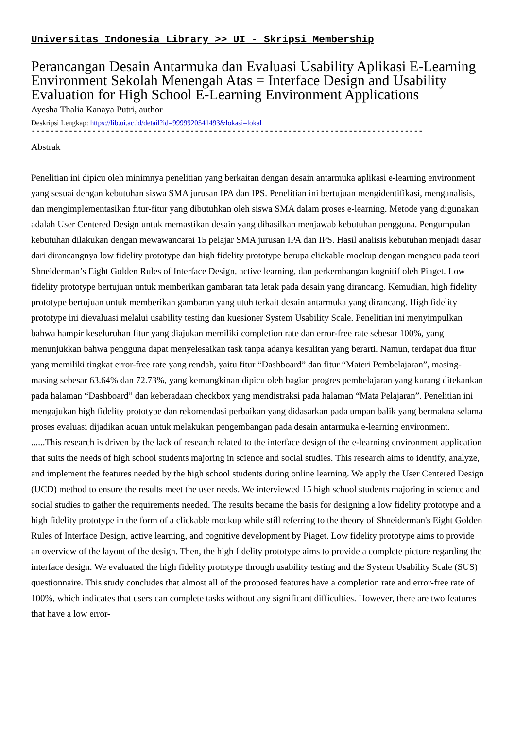Universitas Indonesia Library >> UI - Skripsi Membership
Perancangan Desain Antarmuka dan Evaluasi Usability Aplikasi E-Learning Environment Sekolah Menengah Atas = Interface Design and Usability Evaluation for High School E-Learning Environment Applications
Ayesha Thalia Kanaya Putri, author
Deskripsi Lengkap: https://lib.ui.ac.id/detail?id=9999920541493&lokasi=lokal
------------------------------------------------------------------------------------
Abstrak
Penelitian ini dipicu oleh minimnya penelitian yang berkaitan dengan desain antarmuka aplikasi e-learning environment yang sesuai dengan kebutuhan siswa SMA jurusan IPA dan IPS. Penelitian ini bertujuan mengidentifikasi, menganalisis, dan mengimplementasikan fitur-fitur yang dibutuhkan oleh siswa SMA dalam proses e-learning. Metode yang digunakan adalah User Centered Design untuk memastikan desain yang dihasilkan menjawab kebutuhan pengguna. Pengumpulan kebutuhan dilakukan dengan mewawancarai 15 pelajar SMA jurusan IPA dan IPS. Hasil analisis kebutuhan menjadi dasar dari dirancangnya low fidelity prototype dan high fidelity prototype berupa clickable mockup dengan mengacu pada teori Shneiderman’s Eight Golden Rules of Interface Design, active learning, dan perkembangan kognitif oleh Piaget. Low fidelity prototype bertujuan untuk memberikan gambaran tata letak pada desain yang dirancang. Kemudian, high fidelity prototype bertujuan untuk memberikan gambaran yang utuh terkait desain antarmuka yang dirancang. High fidelity prototype ini dievaluasi melalui usability testing dan kuesioner System Usability Scale. Penelitian ini menyimpulkan bahwa hampir keseluruhan fitur yang diajukan memiliki completion rate dan error-free rate sebesar 100%, yang menunjukkan bahwa pengguna dapat menyelesaikan task tanpa adanya kesulitan yang berarti. Namun, terdapat dua fitur yang memiliki tingkat error-free rate yang rendah, yaitu fitur “Dashboard” dan fitur “Materi Pembelajaran”, masing-masing sebesar 63.64% dan 72.73%, yang kemungkinan dipicu oleh bagian progres pembelajaran yang kurang ditekankan pada halaman “Dashboard” dan keberadaan checkbox yang mendistraksi pada halaman “Mata Pelajaran”. Penelitian ini mengajukan high fidelity prototype dan rekomendasi perbaikan yang didasarkan pada umpan balik yang bermakna selama proses evaluasi dijadikan acuan untuk melakukan pengembangan pada desain antarmuka e-learning environment.
......This research is driven by the lack of research related to the interface design of the e-learning environment application that suits the needs of high school students majoring in science and social studies. This research aims to identify, analyze, and implement the features needed by the high school students during online learning. We apply the User Centered Design (UCD) method to ensure the results meet the user needs. We interviewed 15 high school students majoring in science and social studies to gather the requirements needed. The results became the basis for designing a low fidelity prototype and a high fidelity prototype in the form of a clickable mockup while still referring to the theory of Shneiderman's Eight Golden Rules of Interface Design, active learning, and cognitive development by Piaget. Low fidelity prototype aims to provide an overview of the layout of the design. Then, the high fidelity prototype aims to provide a complete picture regarding the interface design. We evaluated the high fidelity prototype through usability testing and the System Usability Scale (SUS) questionnaire. This study concludes that almost all of the proposed features have a completion rate and error-free rate of 100%, which indicates that users can complete tasks without any significant difficulties. However, there are two features that have a low error-